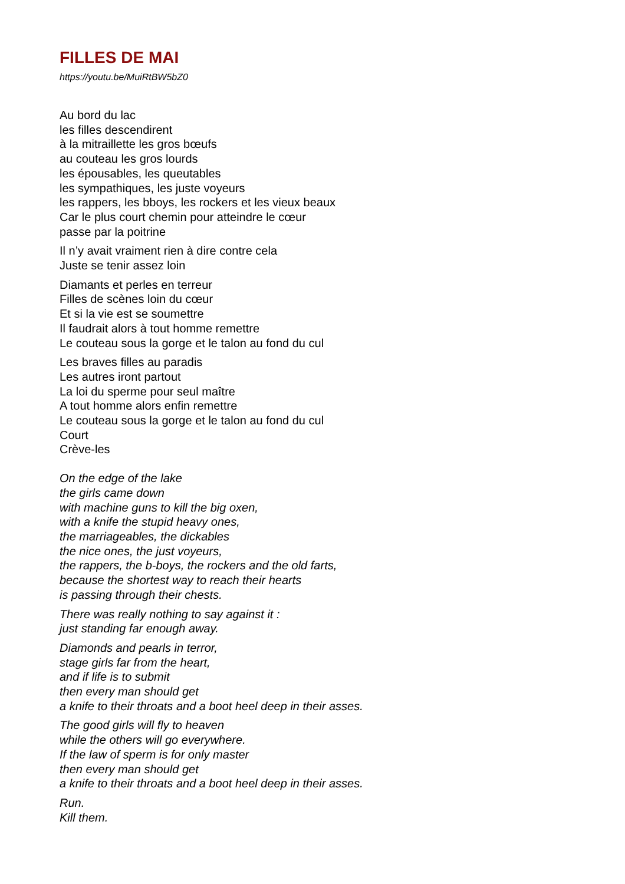FILLES DE MAI
https://youtu.be/MuiRtBW5bZ0
Au bord du lac
les filles descendirent
à la mitraillette les gros bœufs
au couteau les gros lourds
les épousables, les queutables
les sympathiques, les juste voyeurs
les rappers, les bboys, les rockers et les vieux beaux
Car le plus court chemin pour atteindre le cœur
passe par la poitrine
Il n’y avait vraiment rien à dire contre cela
Juste se tenir assez loin
Diamants et perles en terreur
Filles de scènes loin du cœur
Et si la vie est se soumettre
Il faudrait alors à tout homme remettre
Le couteau sous la gorge et le talon au fond du cul
Les braves filles au paradis
Les autres iront partout
La loi du sperme pour seul maître
A tout homme alors enfin remettre
Le couteau sous la gorge et le talon au fond du cul
Court
Crève-les
On the edge of the lake
the girls came down
with machine guns to kill the big oxen,
with a knife the stupid heavy ones,
the marriageables, the dickables
the nice ones, the just voyeurs,
the rappers, the b-boys, the rockers and the old farts,
because the shortest way to reach their hearts
is passing through their chests.
There was really nothing to say against it :
just standing far enough away.
Diamonds and pearls in terror,
stage girls far from the heart,
and if life is to submit
then every man should get
a knife to their throats and a boot heel deep in their asses.
The good girls will fly to heaven
while the others will go everywhere.
If the law of sperm is for only master
then every man should get
a knife to their throats and a boot heel deep in their asses.
Run.
Kill them.